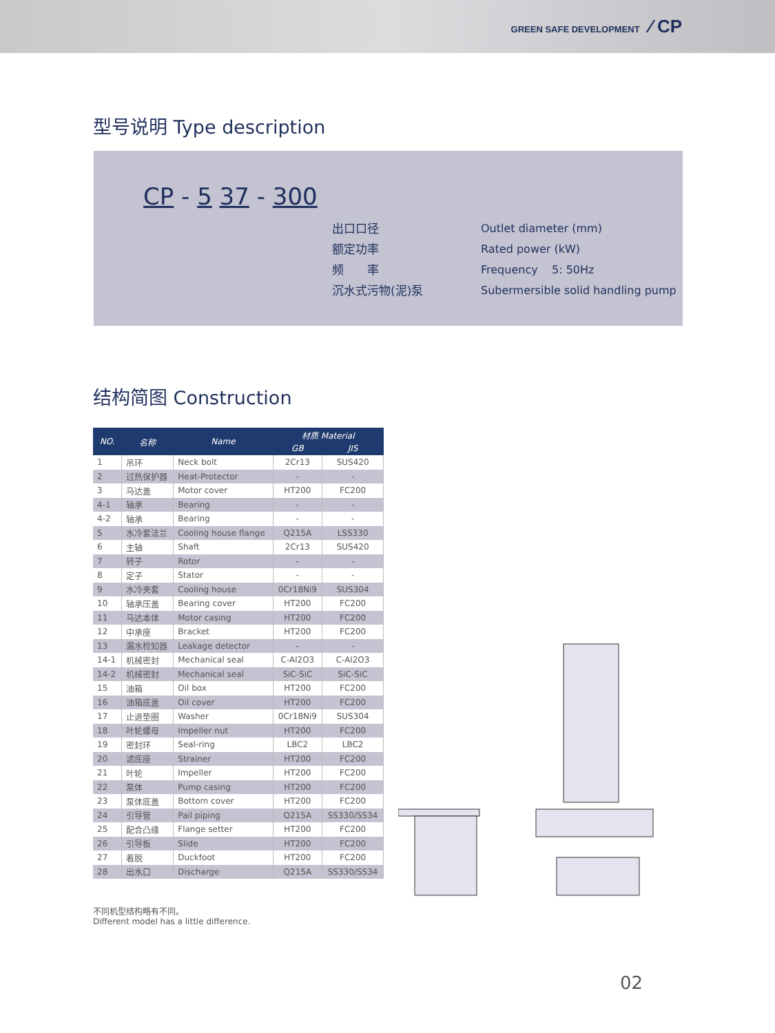GREEN SAFE DEVELOPMENT ⁄ CP
型号说明 Type description
CP - 5 37 - 300
出口口径
额定功率
频　　率
沉水式污物(泥)泵
Outlet diameter (mm)
Rated power (kW)
Frequency 5: 50Hz
Subermersible solid handling pump
结构简图 Construction
| NO. | 名称 | Name | 材质 Material | |
| --- | --- | --- | --- | --- |
| | | | GB | JIS |
| 1 | 吊环 | Neck bolt | 2Cr13 | SUS420 |
| 2 | 过热保护器 | Heat-Protector | - | - |
| 3 | 马达盖 | Motor cover | HT200 | FC200 |
| 4-1 | 轴承 | Bearing | - | - |
| 4-2 | 轴承 | Bearing | - | - |
| 5 | 水冷套法兰 | Cooling house flange | Q215A | LSS330 |
| 6 | 主轴 | Shaft | 2Cr13 | SUS420 |
| 7 | 转子 | Rotor | - | - |
| 8 | 定子 | Stator | - | - |
| 9 | 水冷夹套 | Cooling house | 0Cr18Ni9 | SUS304 |
| 10 | 轴承压盖 | Bearing cover | HT200 | FC200 |
| 11 | 马达本体 | Motor casing | HT200 | FC200 |
| 12 | 中承座 | Bracket | HT200 | FC200 |
| 13 | 漏水检知器 | Leakage detector | - | - |
| 14-1 | 机械密封 | Mechanical seal | C-Al2O3 | C-Al2O3 |
| 14-2 | 机械密封 | Mechanical seal | SiC-SiC | SiC-SiC |
| 15 | 油箱 | Oil box | HT200 | FC200 |
| 16 | 油箱底盖 | Oil cover | HT200 | FC200 |
| 17 | 止退垫圈 | Washer | 0Cr18Ni9 | SUS304 |
| 18 | 叶轮螺母 | Impeller nut | HT200 | FC200 |
| 19 | 密封环 | Seal-ring | LBC2 | LBC2 |
| 20 | 滤底座 | Strainer | HT200 | FC200 |
| 21 | 叶轮 | Impeller | HT200 | FC200 |
| 22 | 泵体 | Pump casing | HT200 | FC200 |
| 23 | 泵体底盖 | Bottom cover | HT200 | FC200 |
| 24 | 引导管 | Pail piping | Q215A | SS330/SS34 |
| 25 | 配合凸缘 | Flange setter | HT200 | FC200 |
| 26 | 引导板 | Slide | HT200 | FC200 |
| 27 | 着脱 | Duckfoot | HT200 | FC200 |
| 28 | 出水口 | Discharge | Q215A | SS330/SS34 |
不同机型结构略有不同。
Different model has a little difference.
02